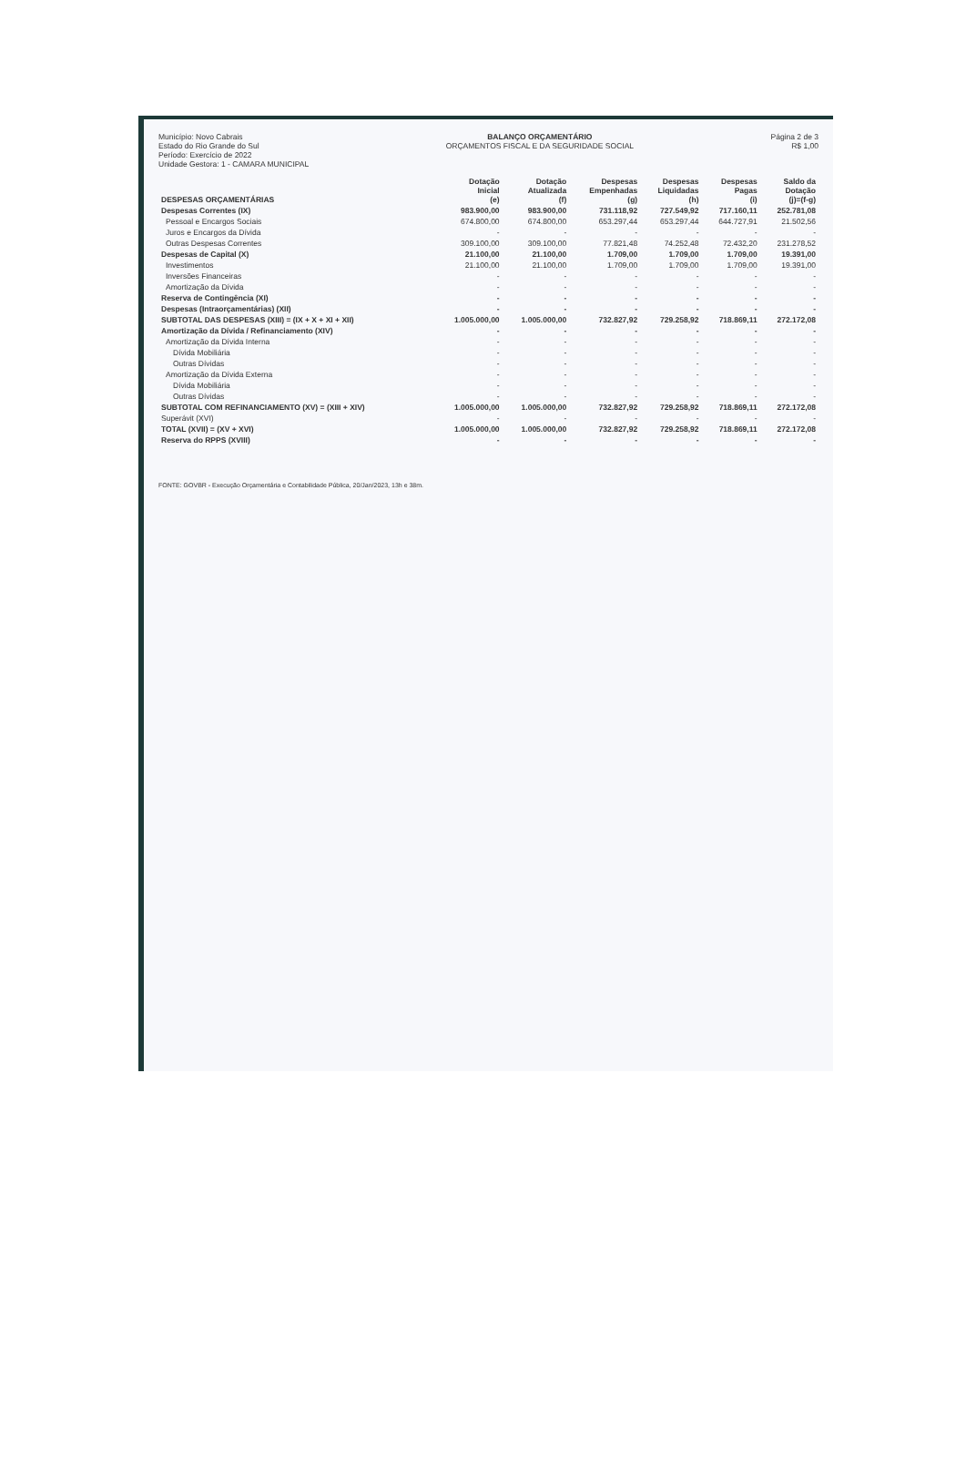Município: Novo Cabrais
Estado do Rio Grande do Sul
Período: Exercício de 2022
Unidade Gestora: 1 - CAMARA MUNICIPAL
BALANÇO ORÇAMENTÁRIO
ORÇAMENTOS FISCAL E DA SEGURIDADE SOCIAL
Página 2 de 3
R$ 1,00
| DESPESAS ORÇAMENTÁRIAS | Dotação Inicial (e) | Dotação Atualizada (f) | Despesas Empenhadas (g) | Despesas Liquidadas (h) | Despesas Pagas (i) | Saldo da Dotação (j)=(f-g) |
| --- | --- | --- | --- | --- | --- | --- |
| Despesas Correntes (IX) | 983.900,00 | 983.900,00 | 731.118,92 | 727.549,92 | 717.160,11 | 252.781,08 |
| Pessoal e Encargos Sociais | 674.800,00 | 674.800,00 | 653.297,44 | 653.297,44 | 644.727,91 | 21.502,56 |
| Juros e Encargos da Dívida | - | - | - | - | - | - |
| Outras Despesas Correntes | 309.100,00 | 309.100,00 | 77.821,48 | 74.252,48 | 72.432,20 | 231.278,52 |
| Despesas de Capital (X) | 21.100,00 | 21.100,00 | 1.709,00 | 1.709,00 | 1.709,00 | 19.391,00 |
| Investimentos | 21.100,00 | 21.100,00 | 1.709,00 | 1.709,00 | 1.709,00 | 19.391,00 |
| Inversões Financeiras | - | - | - | - | - | - |
| Amortização da Dívida | - | - | - | - | - | - |
| Reserva de Contingência (XI) | - | - | - | - | - | - |
| Despesas (Intraorçamentárias) (XII) | - | - | - | - | - | - |
| SUBTOTAL DAS DESPESAS (XIII) = (IX + X + XI + XII) | 1.005.000,00 | 1.005.000,00 | 732.827,92 | 729.258,92 | 718.869,11 | 272.172,08 |
| Amortização da Dívida / Refinanciamento (XIV) | - | - | - | - | - | - |
| Amortização da Dívida Interna | - | - | - | - | - | - |
| Dívida Mobiliária | - | - | - | - | - | - |
| Outras Dívidas | - | - | - | - | - | - |
| Amortização da Dívida Externa | - | - | - | - | - | - |
| Dívida Mobiliária | - | - | - | - | - | - |
| Outras Dívidas | - | - | - | - | - | - |
| SUBTOTAL COM REFINANCIAMENTO (XV) = (XIII + XIV) | 1.005.000,00 | 1.005.000,00 | 732.827,92 | 729.258,92 | 718.869,11 | 272.172,08 |
| Superávit (XVI) | - | - | - | - | - | - |
| TOTAL (XVII) = (XV + XVI) | 1.005.000,00 | 1.005.000,00 | 732.827,92 | 729.258,92 | 718.869,11 | 272.172,08 |
| Reserva do RPPS (XVIII) | - | - | - | - | - | - |
FONTE: GOVBR - Execução Orçamentária e Contabilidade Pública, 20/Jan/2023, 13h e 38m.